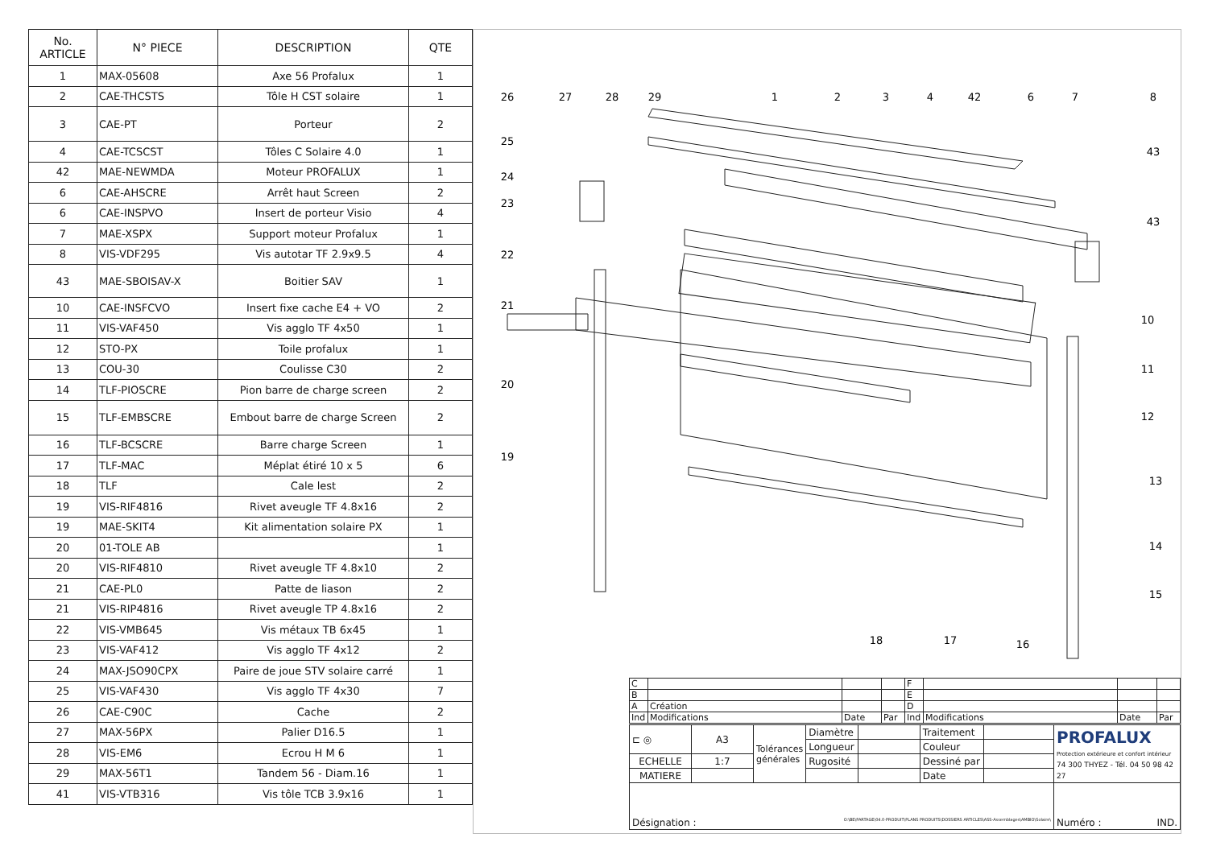| No. ARTICLE | N° PIECE | DESCRIPTION | QTE |
| --- | --- | --- | --- |
| 1 | MAX-05608 | Axe 56 Profalux | 1 |
| 2 | CAE-THCSTS | Tôle H CST solaire | 1 |
| 3 | CAE-PT | Porteur | 2 |
| 4 | CAE-TCSCST | Tôles C Solaire 4.0 | 1 |
| 42 | MAE-NEWMDA | Moteur PROFALUX | 1 |
| 6 | CAE-AHSCRE | Arrêt haut Screen | 2 |
| 6 | CAE-INSPVO | Insert de porteur Visio | 4 |
| 7 | MAE-XSPX | Support moteur Profalux | 1 |
| 8 | VIS-VDF295 | Vis autotar TF 2.9x9.5 | 4 |
| 43 | MAE-SBOISAV-X | Boitier SAV | 1 |
| 10 | CAE-INSFCVO | Insert fixe cache E4 + VO | 2 |
| 11 | VIS-VAF450 | Vis agglo TF 4x50 | 1 |
| 12 | STO-PX | Toile profalux | 1 |
| 13 | COU-30 | Coulisse C30 | 2 |
| 14 | TLF-PIOSCRE | Pion barre de charge screen | 2 |
| 15 | TLF-EMBSCRE | Embout barre de charge Screen | 2 |
| 16 | TLF-BCSCRE | Barre charge Screen | 1 |
| 17 | TLF-MAC | Méplat étiré 10 x 5 | 6 |
| 18 | TLF | Cale lest | 2 |
| 19 | VIS-RIF4816 | Rivet aveugle TF 4.8x16 | 2 |
| 19 | MAE-SKIT4 | Kit alimentation solaire PX | 1 |
| 20 | 01-TOLE AB | | 1 |
| 20 | VIS-RIF4810 | Rivet aveugle TF 4.8x10 | 2 |
| 21 | CAE-PL0 | Patte de liason | 2 |
| 21 | VIS-RIP4816 | Rivet aveugle TP 4.8x16 | 2 |
| 22 | VIS-VMB645 | Vis métaux TB 6x45 | 1 |
| 23 | VIS-VAF412 | Vis agglo TF 4x12 | 2 |
| 24 | MAX-JSO90CPX | Paire de joue STV solaire carré | 1 |
| 25 | VIS-VAF430 | Vis agglo TF 4x30 | 7 |
| 26 | CAE-C90C | Cache | 2 |
| 27 | MAX-56PX | Palier D16.5 | 1 |
| 28 | VIS-EM6 | Ecrou H M 6 | 1 |
| 29 | MAX-56T1 | Tandem 56 - Diam.16 | 1 |
| 41 | VIS-VTB316 | Vis tôle TCB 3.9x16 | 1 |
26
27
28
29
1
2
3
4
42
6
7
8
25
24
23
22
21
20
19
43
43
10
11
12
13
14
15
18
17
16
| C | | | | F | | | |
| B | | | | E | | | |
| A | Création | | | D | | | |
| Ind | Modifications | Date | Par | Ind | Modifications | Date | Par |
| ⊏ ◎ | A3 | Tolérances générales | Diamètre | | Traitement | | PROFALUX Protection extérieure et confort intérieur 74 300 THYEZ - Tél. 04 50 98 42 27 |
| | | | Longueur | | Couleur | | |
| ECHELLE | 1:7 | | Rugosité | | Dessiné par | | |
| MATIERE | | | | | Date | | |
| Désignation : O:\BE\PARTAGE\04.0-PRODUIT\PLANS PRODUITS\DOSSIERS ARTICLES\ASS-Assemblages\AMBIO\Solaire\ | | | | | | | Numéro : IND. |